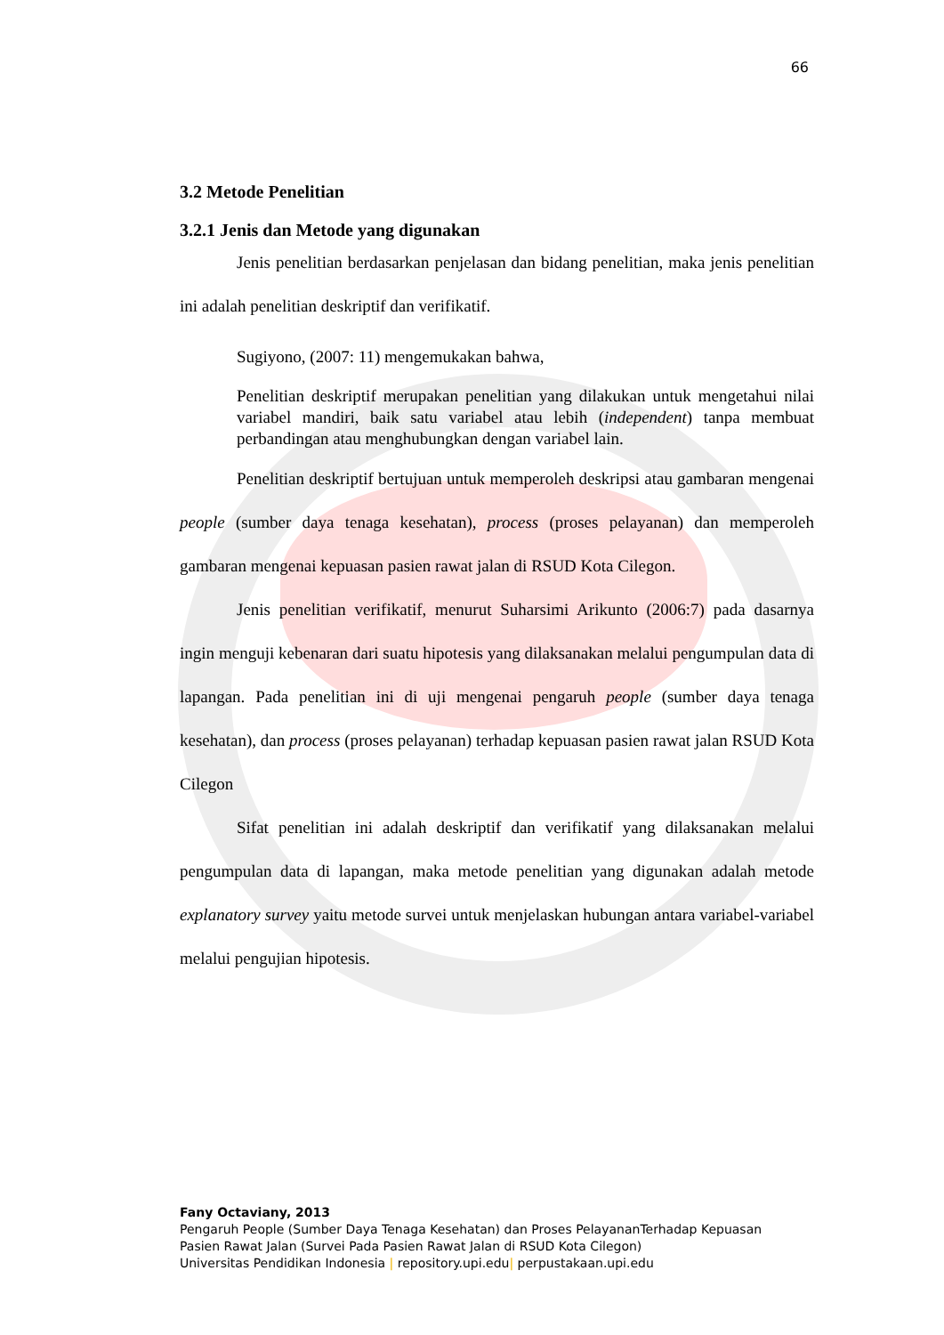66
3.2 Metode Penelitian
3.2.1 Jenis dan Metode yang digunakan
Jenis penelitian berdasarkan penjelasan dan bidang penelitian, maka jenis penelitian ini adalah penelitian deskriptif dan verifikatif.
Sugiyono, (2007: 11) mengemukakan bahwa,
Penelitian deskriptif merupakan penelitian yang dilakukan untuk mengetahui nilai variabel mandiri, baik satu variabel atau lebih (independent) tanpa membuat perbandingan atau menghubungkan dengan variabel lain.
Penelitian deskriptif bertujuan untuk memperoleh deskripsi atau gambaran mengenai people (sumber daya tenaga kesehatan), process (proses pelayanan) dan memperoleh gambaran mengenai kepuasan pasien rawat jalan di RSUD Kota Cilegon.
Jenis penelitian verifikatif, menurut Suharsimi Arikunto (2006:7) pada dasarnya ingin menguji kebenaran dari suatu hipotesis yang dilaksanakan melalui pengumpulan data di lapangan. Pada penelitian ini di uji mengenai pengaruh people (sumber daya tenaga kesehatan), dan process (proses pelayanan) terhadap kepuasan pasien rawat jalan RSUD Kota Cilegon
Sifat penelitian ini adalah deskriptif dan verifikatif yang dilaksanakan melalui pengumpulan data di lapangan, maka metode penelitian yang digunakan adalah metode explanatory survey yaitu metode survei untuk menjelaskan hubungan antara variabel-variabel melalui pengujian hipotesis.
Fany Octaviany, 2013
Pengaruh People (Sumber Daya Tenaga Kesehatan) dan Proses PelayananTerhadap Kepuasan
Pasien Rawat Jalan (Survei Pada Pasien Rawat Jalan di RSUD Kota Cilegon)
Universitas Pendidikan Indonesia | repository.upi.edu| perpustakaan.upi.edu